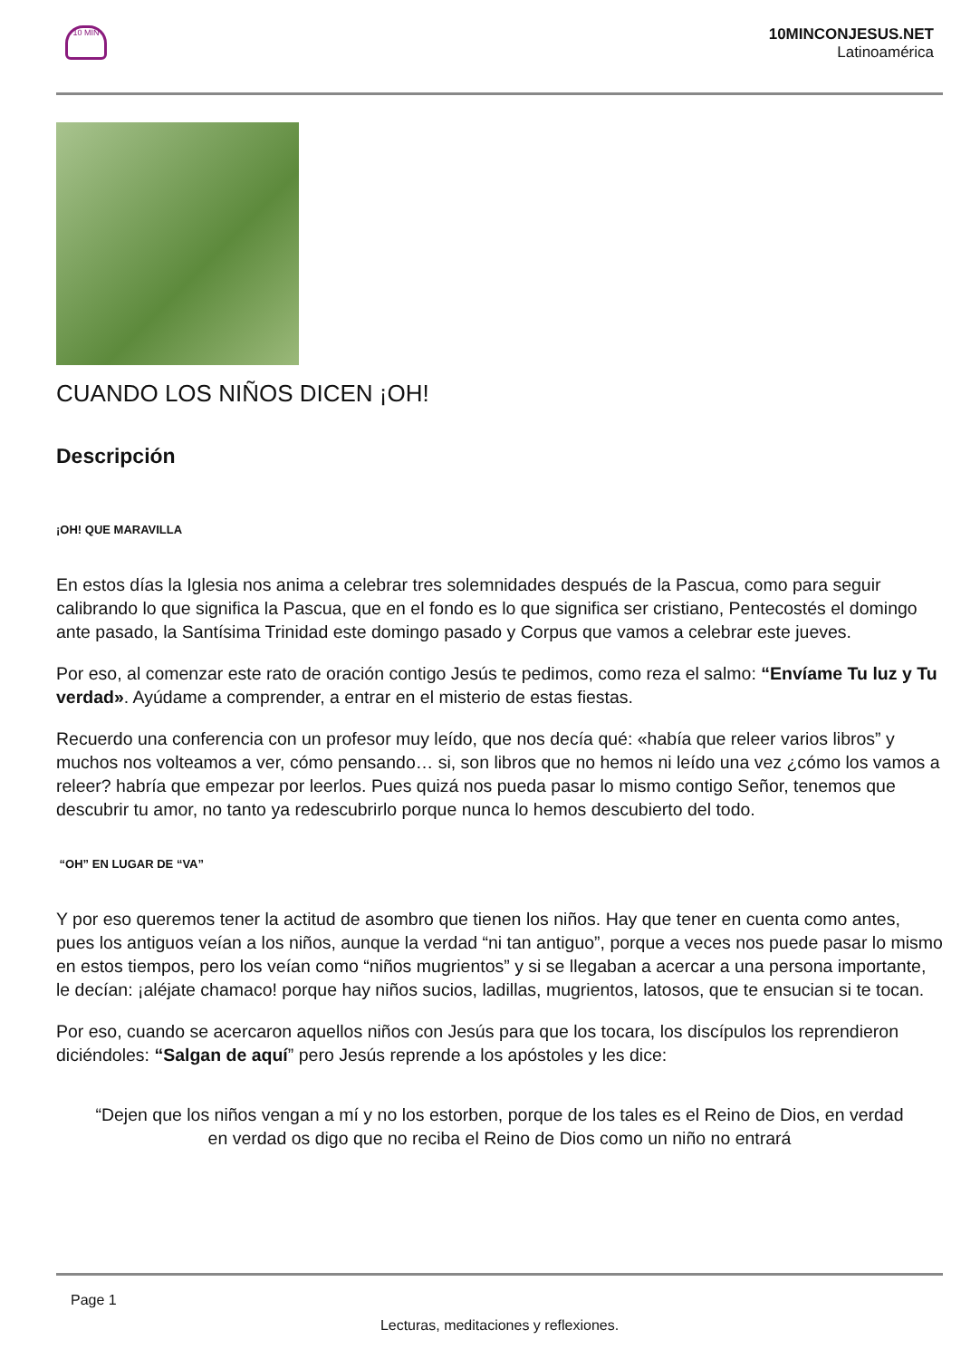10 MIN
10MINCONJESUS.NET
Latinoamérica
CUANDO LOS NIÑOS DICEN ¡OH!
Descripción
¡OH! QUE MARAVILLA
En estos días la Iglesia nos anima a celebrar tres solemnidades después de la Pascua, como para seguir calibrando lo que significa la Pascua, que en el fondo es lo que significa ser cristiano, Pentecostés el domingo ante pasado, la Santísima Trinidad este domingo pasado y Corpus que vamos a celebrar este jueves.
Por eso, al comenzar este rato de oración contigo Jesús te pedimos, como reza el salmo: “Envíame Tu luz y Tu verdad». Ayúdame a comprender, a entrar en el misterio de estas fiestas.
Recuerdo una conferencia con un profesor muy leído, que nos decía qué: «había que releer varios libros” y muchos nos volteamos a ver, cómo pensando… si, son libros que no hemos ni leído una vez ¿cómo los vamos a releer? habría que empezar por leerlos. Pues quizá nos pueda pasar lo mismo contigo Señor, tenemos que descubrir tu amor, no tanto ya redescubrirlo porque nunca lo hemos descubierto del todo.
“OH” EN LUGAR DE “VA”
Y por eso queremos tener la actitud de asombro que tienen los niños. Hay que tener en cuenta como antes, pues los antiguos veían a los niños, aunque la verdad “ni tan antiguo”, porque a veces nos puede pasar lo mismo en estos tiempos, pero los veían como “niños mugrientos” y si se llegaban a acercar a una persona importante, le decían: ¡aléjate chamaco! porque hay niños sucios, ladillas, mugrientos, latosos, que te ensucian si te tocan.
Por eso, cuando se acercaron aquellos niños con Jesús para que los tocara, los discípulos los reprendieron diciéndoles: “Salgan de aquí” pero Jesús reprende a los apóstoles y les dice:
“Dejen que los niños vengan a mí y no los estorben, porque de los tales es el Reino de Dios, en verdad en verdad os digo que no reciba el Reino de Dios como un niño no entrará
Page 1
Lecturas, meditaciones y reflexiones.